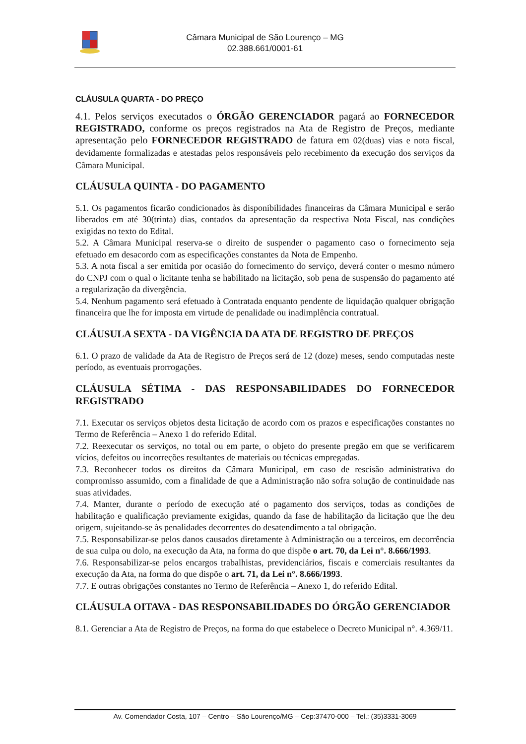Câmara Municipal de São Lourenço – MG
02.388.661/0001-61
CLÁUSULA QUARTA - DO PREÇO
4.1. Pelos serviços executados o ÓRGÃO GERENCIADOR pagará ao FORNECEDOR REGISTRADO, conforme os preços registrados na Ata de Registro de Preços, mediante apresentação pelo FORNECEDOR REGISTRADO de fatura em 02(duas) vias e nota fiscal, devidamente formalizadas e atestadas pelos responsáveis pelo recebimento da execução dos serviços da Câmara Municipal.
CLÁUSULA QUINTA - DO PAGAMENTO
5.1. Os pagamentos ficarão condicionados às disponibilidades financeiras da Câmara Municipal e serão liberados em até 30(trinta) dias, contados da apresentação da respectiva Nota Fiscal, nas condições exigidas no texto do Edital.
5.2. A Câmara Municipal reserva-se o direito de suspender o pagamento caso o fornecimento seja efetuado em desacordo com as especificações constantes da Nota de Empenho.
5.3. A nota fiscal a ser emitida por ocasião do fornecimento do serviço, deverá conter o mesmo número do CNPJ com o qual o licitante tenha se habilitado na licitação, sob pena de suspensão do pagamento até a regularização da divergência.
5.4. Nenhum pagamento será efetuado à Contratada enquanto pendente de liquidação qualquer obrigação financeira que lhe for imposta em virtude de penalidade ou inadimplência contratual.
CLÁUSULA SEXTA - DA VIGÊNCIA DA ATA DE REGISTRO DE PREÇOS
6.1. O prazo de validade da Ata de Registro de Preços será de 12 (doze) meses, sendo computadas neste período, as eventuais prorrogações.
CLÁUSULA SÉTIMA - DAS RESPONSABILIDADES DO FORNECEDOR REGISTRADO
7.1. Executar os serviços objetos desta licitação de acordo com os prazos e especificações constantes no Termo de Referência – Anexo 1 do referido Edital.
7.2. Reexecutar os serviços, no total ou em parte, o objeto do presente pregão em que se verificarem vícios, defeitos ou incorreções resultantes de materiais ou técnicas empregadas.
7.3. Reconhecer todos os direitos da Câmara Municipal, em caso de rescisão administrativa do compromisso assumido, com a finalidade de que a Administração não sofra solução de continuidade nas suas atividades.
7.4. Manter, durante o período de execução até o pagamento dos serviços, todas as condições de habilitação e qualificação previamente exigidas, quando da fase de habilitação da licitação que lhe deu origem, sujeitando-se às penalidades decorrentes do desatendimento a tal obrigação.
7.5. Responsabilizar-se pelos danos causados diretamente à Administração ou a terceiros, em decorrência de sua culpa ou dolo, na execução da Ata, na forma do que dispõe o art. 70, da Lei n°. 8.666/1993.
7.6. Responsabilizar-se pelos encargos trabalhistas, previdenciários, fiscais e comerciais resultantes da execução da Ata, na forma do que dispõe o art. 71, da Lei n°. 8.666/1993.
7.7. E outras obrigações constantes no Termo de Referência – Anexo 1, do referido Edital.
CLÁUSULA OITAVA - DAS RESPONSABILIDADES DO ÓRGÃO GERENCIADOR
8.1. Gerenciar a Ata de Registro de Preços, na forma do que estabelece o Decreto Municipal n°. 4.369/11.
Av. Comendador Costa, 107 – Centro – São Lourenço/MG – Cep:37470-000 – Tel.: (35)3331-3069